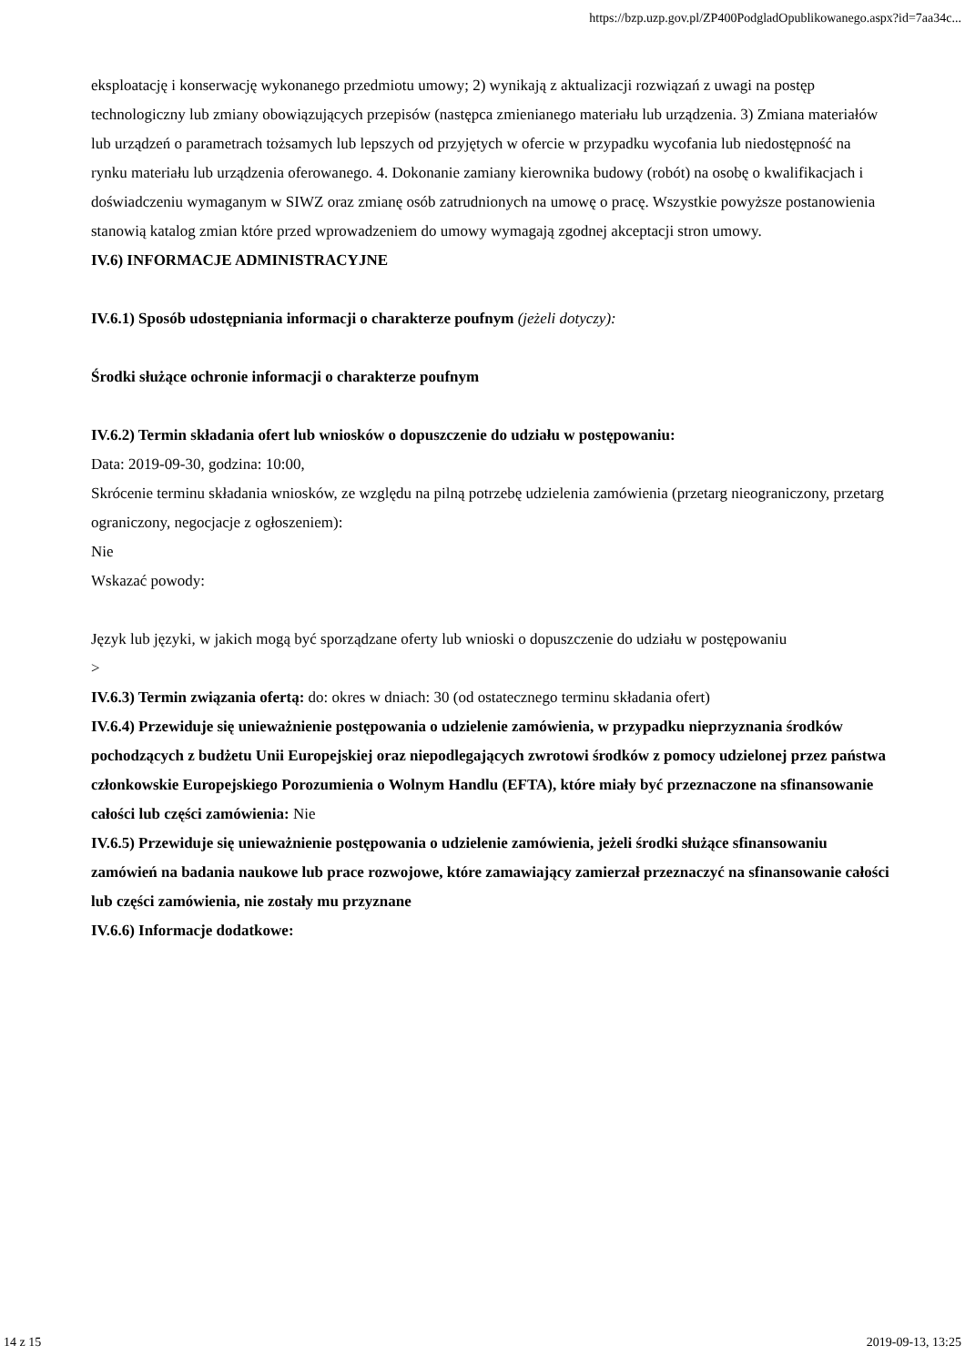https://bzp.uzp.gov.pl/ZP400PodgladOpublikowanego.aspx?id=7aa34c...
eksploatację i konserwację wykonanego przedmiotu umowy; 2) wynikają z aktualizacji rozwiązań z uwagi na postęp technologiczny lub zmiany obowiązujących przepisów (następca zmienianego materiału lub urządzenia. 3) Zmiana materiałów lub urządzeń o parametrach tożsamych lub lepszych od przyjętych w ofercie w przypadku wycofania lub niedostępność na rynku materiału lub urządzenia oferowanego. 4. Dokonanie zamiany kierownika budowy (robót) na osobę o kwalifikacjach i doświadczeniu wymaganym w SIWZ oraz zmianę osób zatrudnionych na umowę o pracę. Wszystkie powyższe postanowienia stanowią katalog zmian które przed wprowadzeniem do umowy wymagają zgodnej akceptacji stron umowy.
IV.6) INFORMACJE ADMINISTRACYJNE
IV.6.1) Sposób udostępniania informacji o charakterze poufnym (jeżeli dotyczy):
Środki służące ochronie informacji o charakterze poufnym
IV.6.2) Termin składania ofert lub wniosków o dopuszczenie do udziału w postępowaniu:
Data: 2019-09-30, godzina: 10:00,
Skrócenie terminu składania wniosków, ze względu na pilną potrzebę udzielenia zamówienia (przetarg nieograniczony, przetarg ograniczony, negocjacje z ogłoszeniem):
Nie
Wskazać powody:
Język lub języki, w jakich mogą być sporządzane oferty lub wnioski o dopuszczenie do udziału w postępowaniu
>
IV.6.3) Termin związania ofertą: do: okres w dniach: 30 (od ostatecznego terminu składania ofert)
IV.6.4) Przewiduje się unieważnienie postępowania o udzielenie zamówienia, w przypadku nieprzyznania środków pochodzących z budżetu Unii Europejskiej oraz niepodlegających zwrotowi środków z pomocy udzielonej przez państwa członkowskie Europejskiego Porozumienia o Wolnym Handlu (EFTA), które miały być przeznaczone na sfinansowanie całości lub części zamówienia: Nie
IV.6.5) Przewiduje się unieważnienie postępowania o udzielenie zamówienia, jeżeli środki służące sfinansowaniu zamówień na badania naukowe lub prace rozwojowe, które zamawiający zamierzał przeznaczyć na sfinansowanie całości lub części zamówienia, nie zostały mu przyznane
IV.6.6) Informacje dodatkowe:
14 z 15 2019-09-13, 13:25